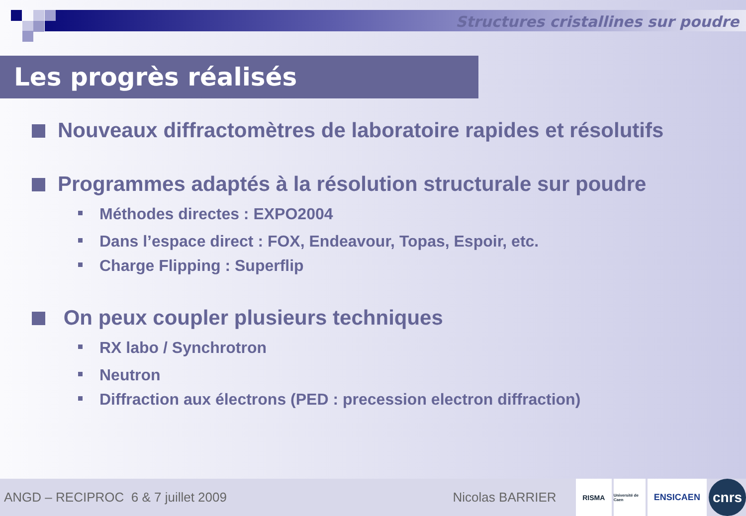Structures cristallines sur poudre
Les progrès réalisés
Nouveaux diffractomètres de laboratoire rapides et résolutifs
Programmes adaptés à la résolution structurale sur poudre
Méthodes directes : EXPO2004
Dans l’espace direct : FOX, Endeavour, Topas, Espoir, etc.
Charge Flipping : Superflip
On peux coupler plusieurs techniques
RX labo / Synchrotron
Neutron
Diffraction aux électrons (PED : precession electron diffraction)
ANGD – RECIPROC 6 & 7 juillet 2009 Nicolas BARRIER
RISMA
Université de Caen
ENSICAEN
cnrs